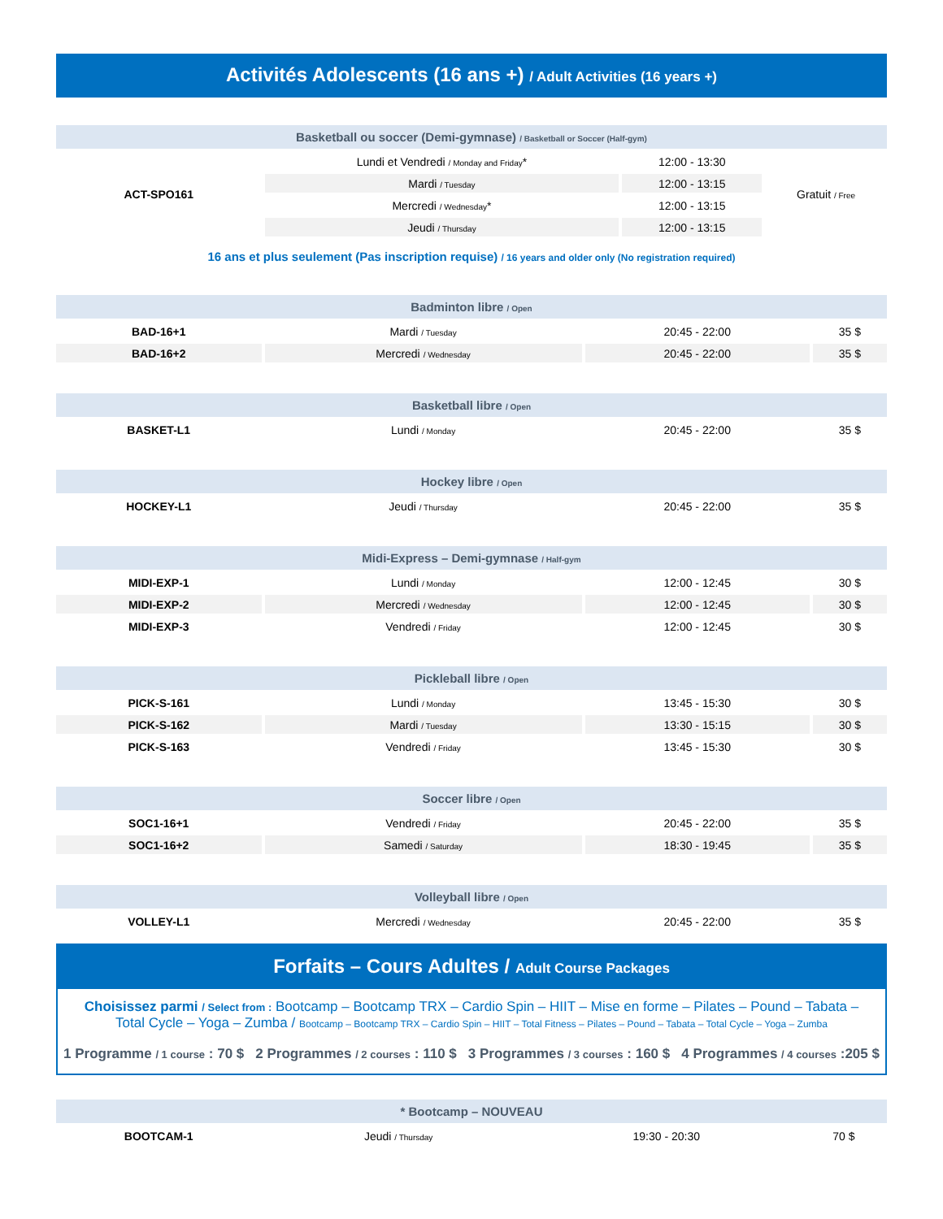Activités Adolescents (16 ans +) / Adult Activities (16 years +)
| Basketball ou soccer (Demi-gymnase) / Basketball or Soccer (Half-gym) | | | |
| --- | --- | --- | --- |
| ACT-SPO161 | Lundi et Vendredi / Monday and Friday * | 12:00 - 13:30 | Gratuit / Free |
| | Mardi / Tuesday | 12:00 - 13:15 | |
| | Mercredi / Wednesday * | 12:00 - 13:15 | |
| | Jeudi / Thursday | 12:00 - 13:15 | |
16 ans et plus seulement (Pas inscription requise) / 16 years and older only (No registration required)
| Badminton libre / Open | | | |
| --- | --- | --- | --- |
| BAD-16+1 | Mardi / Tuesday | 20:45 - 22:00 | 35 $ |
| BAD-16+2 | Mercredi / Wednesday | 20:45 - 22:00 | 35 $ |
| Basketball libre / Open | | | |
| BASKET-L1 | Lundi / Monday | 20:45 - 22:00 | 35 $ |
| Hockey libre / Open | | | |
| HOCKEY-L1 | Jeudi / Thursday | 20:45 - 22:00 | 35 $ |
| Midi-Express – Demi-gymnase / Half-gym | | | |
| MIDI-EXP-1 | Lundi / Monday | 12:00 - 12:45 | 30 $ |
| MIDI-EXP-2 | Mercredi / Wednesday | 12:00 - 12:45 | 30 $ |
| MIDI-EXP-3 | Vendredi / Friday | 12:00 - 12:45 | 30 $ |
| Pickleball libre / Open | | | |
| PICK-S-161 | Lundi / Monday | 13:45 - 15:30 | 30 $ |
| PICK-S-162 | Mardi / Tuesday | 13:30 - 15:15 | 30 $ |
| PICK-S-163 | Vendredi / Friday | 13:45 - 15:30 | 30 $ |
| Soccer libre / Open | | | |
| SOC1-16+1 | Vendredi / Friday | 20:45 - 22:00 | 35 $ |
| SOC1-16+2 | Samedi / Saturday | 18:30 - 19:45 | 35 $ |
| Volleyball libre / Open | | | |
| VOLLEY-L1 | Mercredi / Wednesday | 20:45 - 22:00 | 35 $ |
Forfaits – Cours Adultes / Adult Course Packages
Choisissez parmi / Select from : Bootcamp – Bootcamp TRX – Cardio Spin – HIIT – Mise en forme – Pilates – Pound – Tabata – Total Cycle – Yoga – Zumba / Bootcamp – Bootcamp TRX – Cardio Spin – HIIT – Total Fitness – Pilates – Pound – Tabata – Total Cycle – Yoga – Zumba
1 Programme / 1 course : 70 $ 2 Programmes / 2 courses : 110 $ 3 Programmes / 3 courses : 160 $ 4 Programmes / 4 courses :205 $
| * Bootcamp – NOUVEAU | | | |
| --- | --- | --- | --- |
| BOOTCAM-1 | Jeudi / Thursday | 19:30 - 20:30 | 70 $ |